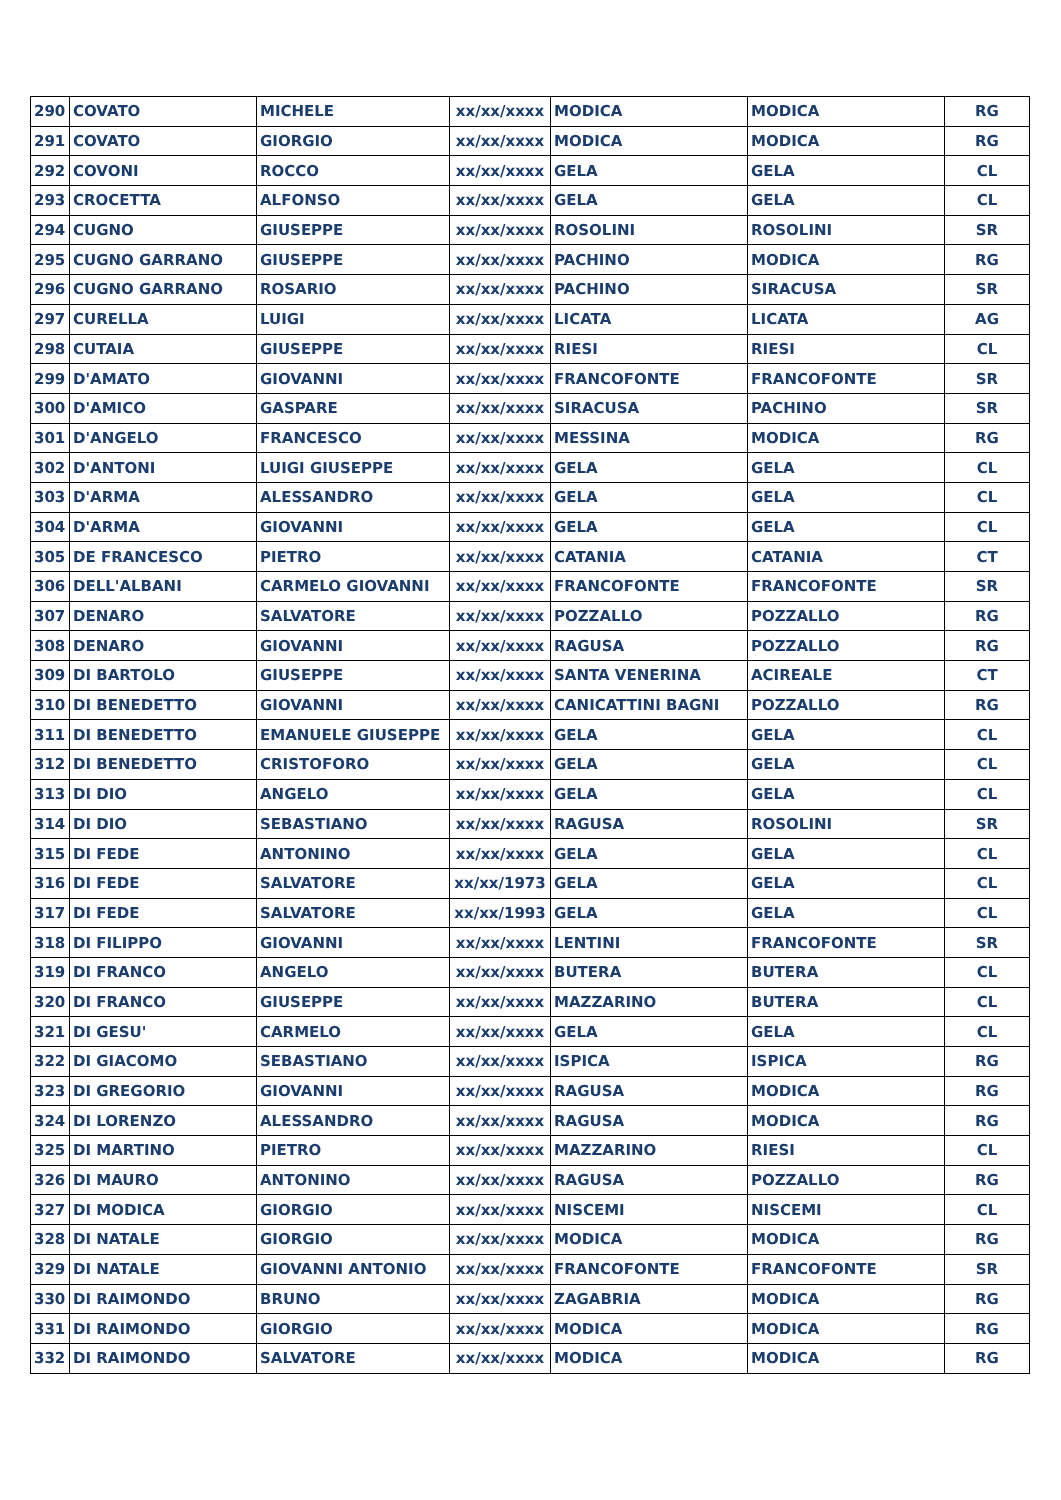| 290 | COVATO | MICHELE | xx/xx/xxxx | MODICA | MODICA | RG |
| 291 | COVATO | GIORGIO | xx/xx/xxxx | MODICA | MODICA | RG |
| 292 | COVONI | ROCCO | xx/xx/xxxx | GELA | GELA | CL |
| 293 | CROCETTA | ALFONSO | xx/xx/xxxx | GELA | GELA | CL |
| 294 | CUGNO | GIUSEPPE | xx/xx/xxxx | ROSOLINI | ROSOLINI | SR |
| 295 | CUGNO GARRANO | GIUSEPPE | xx/xx/xxxx | PACHINO | MODICA | RG |
| 296 | CUGNO GARRANO | ROSARIO | xx/xx/xxxx | PACHINO | SIRACUSA | SR |
| 297 | CURELLA | LUIGI | xx/xx/xxxx | LICATA | LICATA | AG |
| 298 | CUTAIA | GIUSEPPE | xx/xx/xxxx | RIESI | RIESI | CL |
| 299 | D'AMATO | GIOVANNI | xx/xx/xxxx | FRANCOFONTE | FRANCOFONTE | SR |
| 300 | D'AMICO | GASPARE | xx/xx/xxxx | SIRACUSA | PACHINO | SR |
| 301 | D'ANGELO | FRANCESCO | xx/xx/xxxx | MESSINA | MODICA | RG |
| 302 | D'ANTONI | LUIGI GIUSEPPE | xx/xx/xxxx | GELA | GELA | CL |
| 303 | D'ARMA | ALESSANDRO | xx/xx/xxxx | GELA | GELA | CL |
| 304 | D'ARMA | GIOVANNI | xx/xx/xxxx | GELA | GELA | CL |
| 305 | DE FRANCESCO | PIETRO | xx/xx/xxxx | CATANIA | CATANIA | CT |
| 306 | DELL'ALBANI | CARMELO GIOVANNI | xx/xx/xxxx | FRANCOFONTE | FRANCOFONTE | SR |
| 307 | DENARO | SALVATORE | xx/xx/xxxx | POZZALLO | POZZALLO | RG |
| 308 | DENARO | GIOVANNI | xx/xx/xxxx | RAGUSA | POZZALLO | RG |
| 309 | DI BARTOLO | GIUSEPPE | xx/xx/xxxx | SANTA VENERINA | ACIREALE | CT |
| 310 | DI BENEDETTO | GIOVANNI | xx/xx/xxxx | CANICATTINI BAGNI | POZZALLO | RG |
| 311 | DI BENEDETTO | EMANUELE GIUSEPPE | xx/xx/xxxx | GELA | GELA | CL |
| 312 | DI BENEDETTO | CRISTOFORO | xx/xx/xxxx | GELA | GELA | CL |
| 313 | DI DIO | ANGELO | xx/xx/xxxx | GELA | GELA | CL |
| 314 | DI DIO | SEBASTIANO | xx/xx/xxxx | RAGUSA | ROSOLINI | SR |
| 315 | DI FEDE | ANTONINO | xx/xx/xxxx | GELA | GELA | CL |
| 316 | DI FEDE | SALVATORE | xx/xx/1973 | GELA | GELA | CL |
| 317 | DI FEDE | SALVATORE | xx/xx/1993 | GELA | GELA | CL |
| 318 | DI FILIPPO | GIOVANNI | xx/xx/xxxx | LENTINI | FRANCOFONTE | SR |
| 319 | DI FRANCO | ANGELO | xx/xx/xxxx | BUTERA | BUTERA | CL |
| 320 | DI FRANCO | GIUSEPPE | xx/xx/xxxx | MAZZARINO | BUTERA | CL |
| 321 | DI GESU' | CARMELO | xx/xx/xxxx | GELA | GELA | CL |
| 322 | DI GIACOMO | SEBASTIANO | xx/xx/xxxx | ISPICA | ISPICA | RG |
| 323 | DI GREGORIO | GIOVANNI | xx/xx/xxxx | RAGUSA | MODICA | RG |
| 324 | DI LORENZO | ALESSANDRO | xx/xx/xxxx | RAGUSA | MODICA | RG |
| 325 | DI MARTINO | PIETRO | xx/xx/xxxx | MAZZARINO | RIESI | CL |
| 326 | DI MAURO | ANTONINO | xx/xx/xxxx | RAGUSA | POZZALLO | RG |
| 327 | DI MODICA | GIORGIO | xx/xx/xxxx | NISCEMI | NISCEMI | CL |
| 328 | DI NATALE | GIORGIO | xx/xx/xxxx | MODICA | MODICA | RG |
| 329 | DI NATALE | GIOVANNI ANTONIO | xx/xx/xxxx | FRANCOFONTE | FRANCOFONTE | SR |
| 330 | DI RAIMONDO | BRUNO | xx/xx/xxxx | ZAGABRIA | MODICA | RG |
| 331 | DI RAIMONDO | GIORGIO | xx/xx/xxxx | MODICA | MODICA | RG |
| 332 | DI RAIMONDO | SALVATORE | xx/xx/xxxx | MODICA | MODICA | RG |